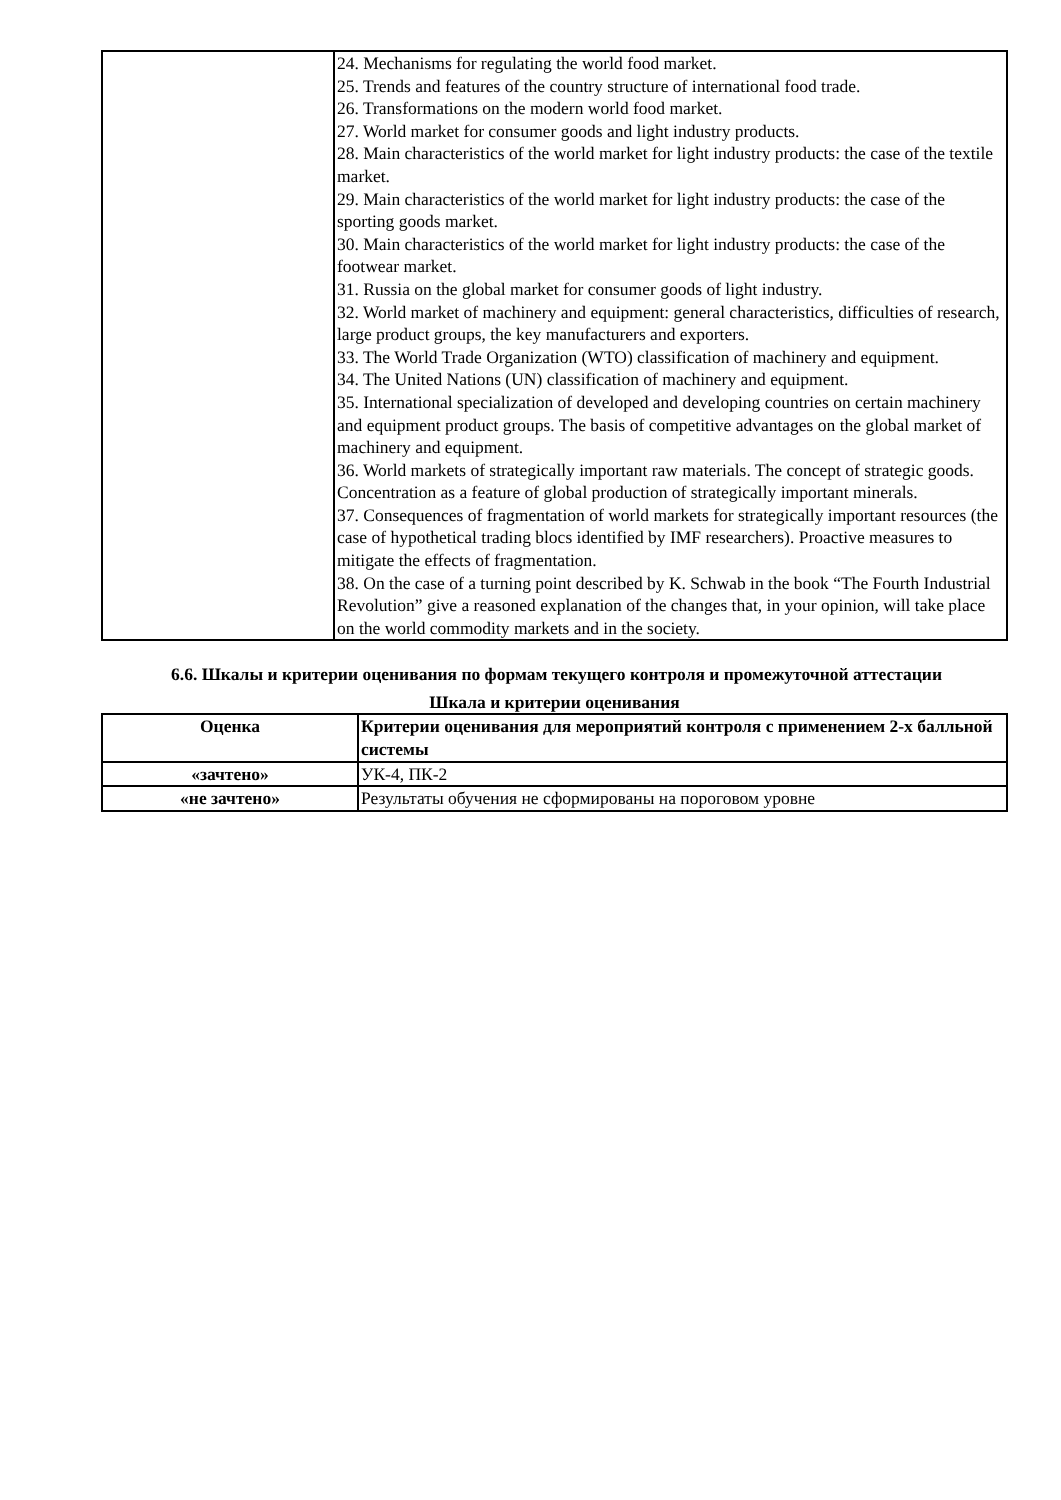| | 24. Mechanisms for regulating the world food market. 25. Trends and features of the country structure of international food trade. 26. Transformations on the modern world food market. 27. World market for consumer goods and light industry products. 28. Main characteristics of the world market for light industry products: the case of the textile market. 29. Main characteristics of the world market for light industry products: the case of the sporting goods market. 30. Main characteristics of the world market for light industry products: the case of the footwear market. 31. Russia on the global market for consumer goods of light industry. 32. World market of machinery and equipment: general characteristics, difficulties of research, large product groups, the key manufacturers and exporters. 33. The World Trade Organization (WTO) classification of machinery and equipment. 34. The United Nations (UN) classification of machinery and equipment. 35. International specialization of developed and developing countries on certain machinery and equipment product groups. The basis of competitive advantages on the global market of machinery and equipment. 36. World markets of strategically important raw materials. The concept of strategic goods. Concentration as a feature of global production of strategically important minerals. 37. Consequences of fragmentation of world markets for strategically important resources (the case of hypothetical trading blocs identified by IMF researchers). Proactive measures to mitigate the effects of fragmentation. 38. On the case of a turning point described by K. Schwab in the book “The Fourth Industrial Revolution” give a reasoned explanation of the changes that, in your opinion, will take place on the world commodity markets and in the society. |
6.6. Шкалы и критерии оценивания по формам текущего контроля и промежуточной аттестации
Шкала и критерии оценивания
| Оценка | Критерии оценивания для мероприятий контроля с применением 2-х балльной системы |
| --- | --- |
| «зачтено» | УК-4, ПК-2 |
| «не зачтено» | Результаты обучения не сформированы на пороговом уровне |